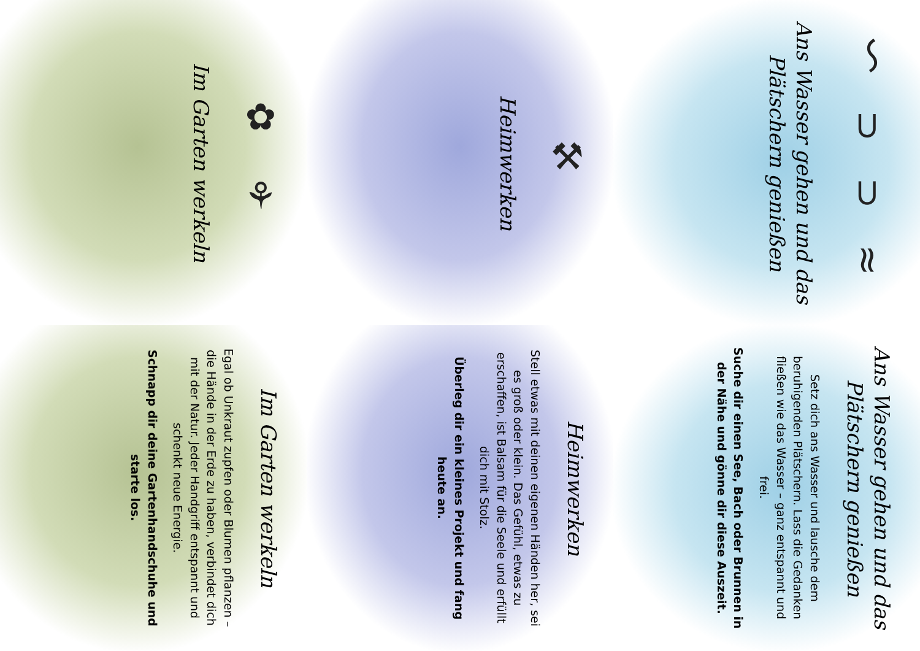〜 ⊃ ⊃ ≈
Ans Wasser gehen und das Plätschern genießen
⚒
Heimwerken
✿ ⚘
Im Garten werkeln
Ans Wasser gehen und das Plätschern genießen
Setz dich ans Wasser und lausche dem beruhigenden Plätschern. Lass die Gedanken fließen wie das Wasser – ganz entspannt und frei.
Suche dir einen See, Bach oder Brunnen in der Nähe und gönne dir diese Auszeit.
Heimwerken
Stell etwas mit deinen eigenen Händen her, sei es groß oder klein. Das Gefühl, etwas zu erschaffen, ist Balsam für die Seele und erfüllt dich mit Stolz.
Überleg dir ein kleines Projekt und fang heute an.
Im Garten werkeln
Egal ob Unkraut zupfen oder Blumen pflanzen – die Hände in der Erde zu haben, verbindet dich mit der Natur. Jeder Handgriff entspannt und schenkt neue Energie.
Schnapp dir deine Gartenhandschuhe und starte los.